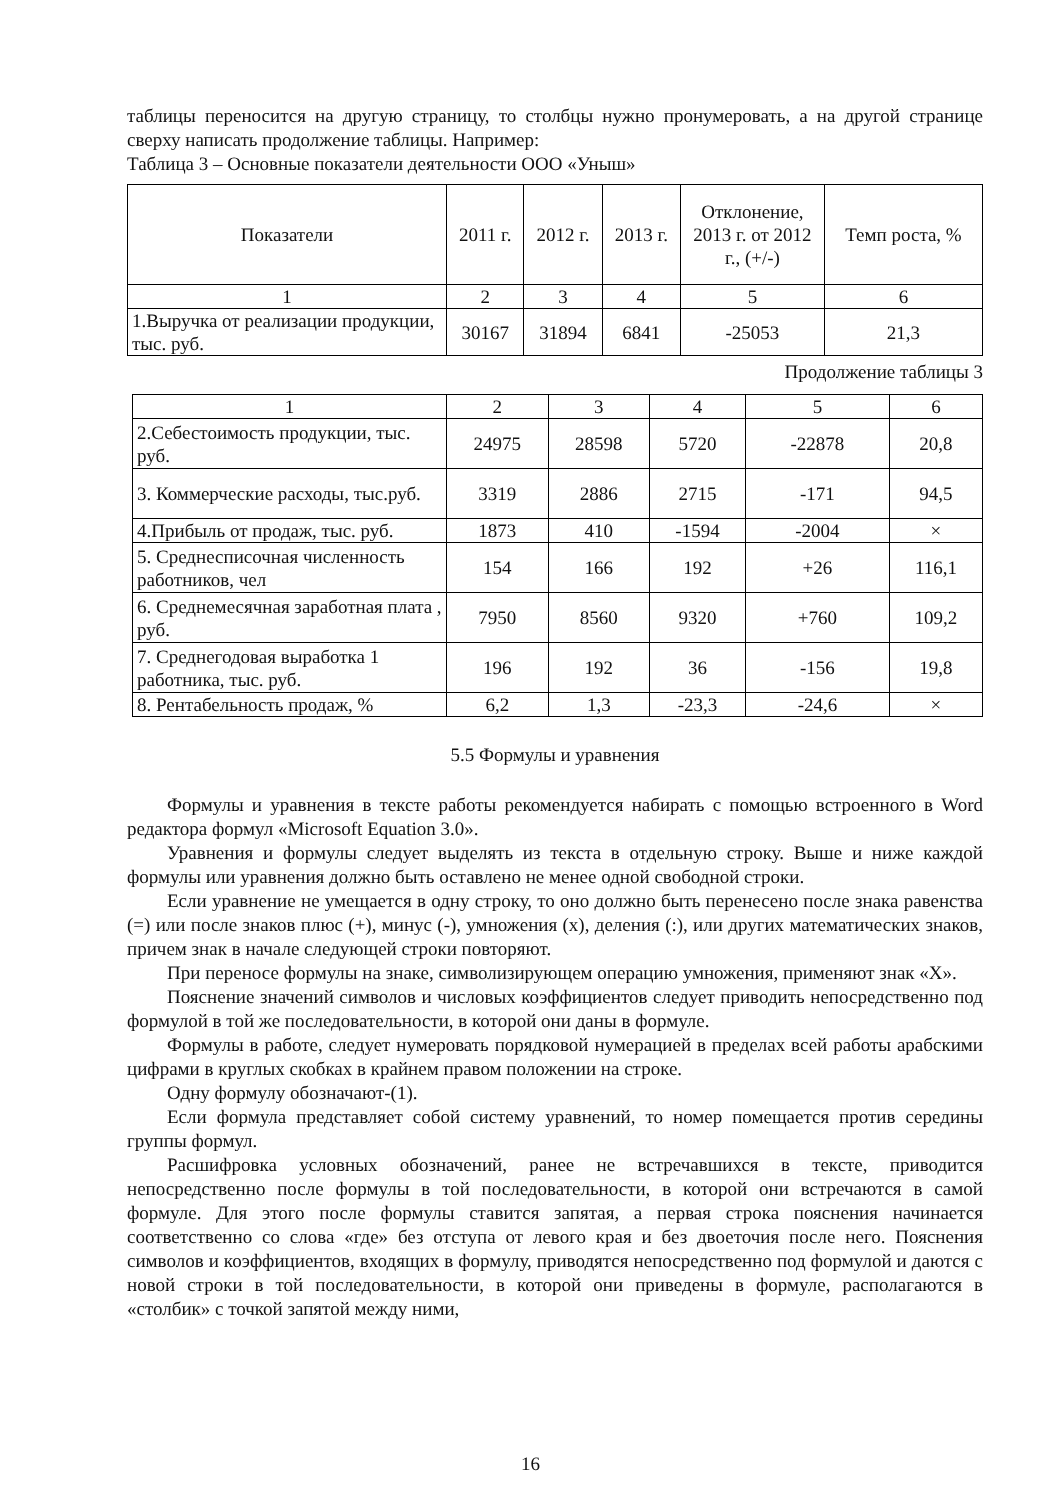таблицы переносится на другую страницу, то столбцы нужно пронумеровать, а на другой странице сверху написать продолжение таблицы. Например:
Таблица 3 – Основные показатели деятельности ООО «Уныш»
| Показатели | 2011 г. | 2012 г. | 2013 г. | Отклонение, 2013 г. от 2012 г., (+/-) | Темп роста, % |
| 1 | 2 | 3 | 4 | 5 | 6 |
| 1.Выручка от реализации продукции, тыс. руб. | 30167 | 31894 | 6841 | -25053 | 21,3 |
Продолжение таблицы 3
| 1 | 2 | 3 | 4 | 5 | 6 |
| 2.Себестоимость продукции, тыс. руб. | 24975 | 28598 | 5720 | -22878 | 20,8 |
| 3. Коммерческие расходы, тыс.руб. | 3319 | 2886 | 2715 | -171 | 94,5 |
| 4.Прибыль от продаж, тыс. руб. | 1873 | 410 | -1594 | -2004 | × |
| 5. Среднесписочная численность работников, чел | 154 | 166 | 192 | +26 | 116,1 |
| 6. Среднемесячная заработная плата , руб. | 7950 | 8560 | 9320 | +760 | 109,2 |
| 7. Среднегодовая выработка 1 работника, тыс. руб. | 196 | 192 | 36 | -156 | 19,8 |
| 8. Рентабельность продаж, % | 6,2 | 1,3 | -23,3 | -24,6 | × |
5.5 Формулы и уравнения
Формулы и уравнения в тексте работы рекомендуется набирать с помощью встроенного в Word редактора формул «Microsoft Equation 3.0».
Уравнения и формулы следует выделять из текста в отдельную строку. Выше и ниже каждой формулы или уравнения должно быть оставлено не менее одной свободной строки.
Если уравнение не умещается в одну строку, то оно должно быть перенесено после знака равенства (=) или после знаков плюс (+), минус (-), умножения (х), деления (:), или других математических знаков, причем знак в начале следующей строки повторяют.
При переносе формулы на знаке, символизирующем операцию умножения, применяют знак «Х».
Пояснение значений символов и числовых коэффициентов следует приводить непосредственно под формулой в той же последовательности, в которой они даны в формуле.
Формулы в работе, следует нумеровать порядковой нумерацией в пределах всей работы арабскими цифрами в круглых скобках в крайнем правом положении на строке.
Одну формулу обозначают-(1).
Если формула представляет собой систему уравнений, то номер помещается против середины группы формул.
Расшифровка условных обозначений, ранее не встречавшихся в тексте, приводится непосредственно после формулы в той последовательности, в которой они встречаются в самой формуле. Для этого после формулы ставится запятая, а первая строка пояснения начинается соответственно со слова «где» без отступа от левого края и без двоеточия после него. Пояснения символов и коэффициентов, входящих в формулу, приводятся непосредственно под формулой и даются с новой строки в той последовательности, в которой они приведены в формуле, располагаются в «столбик» с точкой запятой между ними,
16